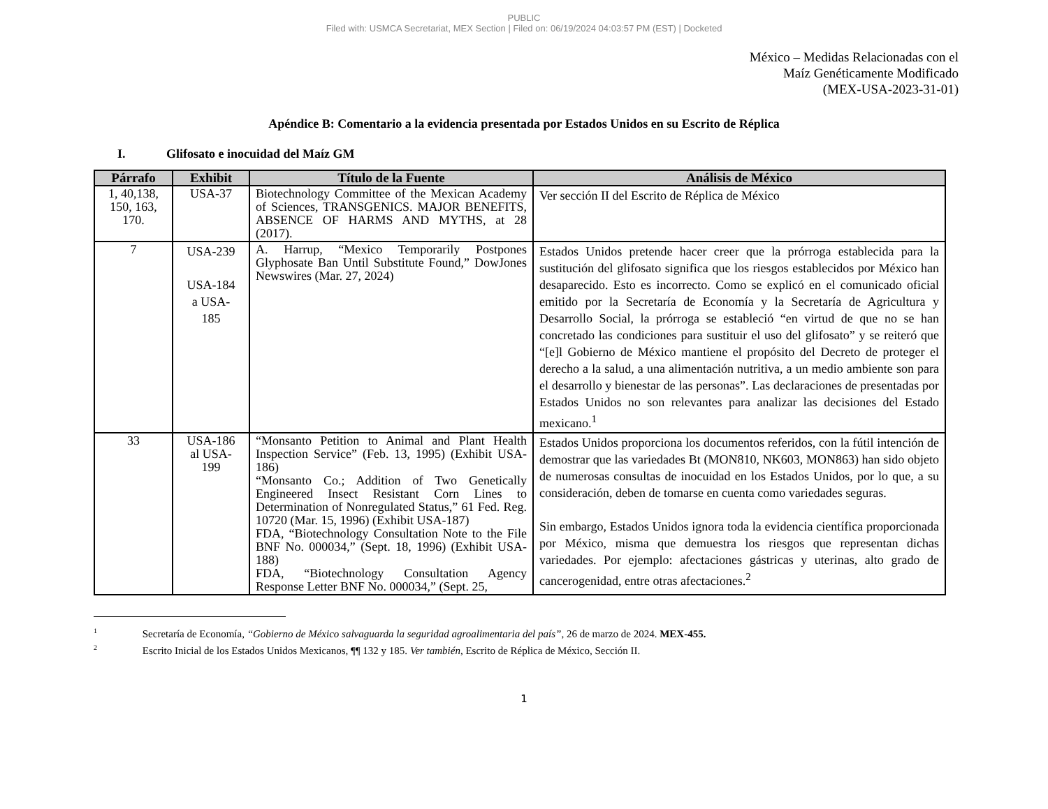PUBLIC
Filed with: USMCA Secretariat, MEX Section | Filed on: 06/19/2024 04:03:57 PM (EST) | Docketed
México – Medidas Relacionadas con el
Maíz Genéticamente Modificado
(MEX-USA-2023-31-01)
Apéndice B: Comentario a la evidencia presentada por Estados Unidos en su Escrito de Réplica
I. Glifosato e inocuidad del Maíz GM
| Párrafo | Exhibit | Título de la Fuente | Análisis de México |
| --- | --- | --- | --- |
| 1, 40,138, 150, 163, 170. | USA-37 | Biotechnology Committee of the Mexican Academy of Sciences, TRANSGENICS. MAJOR BENEFITS, ABSENCE OF HARMS AND MYTHS, at 28 (2017). | Ver sección II del Escrito de Réplica de México |
| 7 | USA-239 USA-184 a USA- 185 | A. Harrup, “Mexico Temporarily Postpones Glyphosate Ban Until Substitute Found,” DowJones Newswires (Mar. 27, 2024) | Estados Unidos pretende hacer creer que la prórroga establecida para la sustitución del glifosato significa que los riesgos establecidos por México han desaparecido. Esto es incorrecto. Como se explicó en el comunicado oficial emitido por la Secretaría de Economía y la Secretaría de Agricultura y Desarrollo Social, la prórroga se estableció “en virtud de que no se han concretado las condiciones para sustituir el uso del glifosato” y se reiteró que “[e]l Gobierno de México mantiene el propósito del Decreto de proteger el derecho a la salud, a una alimentación nutritiva, a un medio ambiente son para el desarrollo y bienestar de las personas”. Las declaraciones de presentadas por Estados Unidos no son relevantes para analizar las decisiones del Estado mexicano.<sup>1</sup> |
| 33 | USA-186 al USA- 199 | “Monsanto Petition to Animal and Plant Health Inspection Service” (Feb. 13, 1995) (Exhibit USA-186) “Monsanto Co.; Addition of Two Genetically Engineered Insect Resistant Corn Lines to Determination of Nonregulated Status,” 61 Fed. Reg. 10720 (Mar. 15, 1996) (Exhibit USA-187) FDA, “Biotechnology Consultation Note to the File BNF No. 000034,” (Sept. 18, 1996) (Exhibit USA-188) FDA, “Biotechnology Consultation Agency Response Letter BNF No. 000034,” (Sept. 25, | Estados Unidos proporciona los documentos referidos, con la fútil intención de demostrar que las variedades Bt (MON810, NK603, MON863) han sido objeto de numerosas consultas de inocuidad en los Estados Unidos, por lo que, a su consideración, deben de tomarse en cuenta como variedades seguras. Sin embargo, Estados Unidos ignora toda la evidencia científica proporcionada por México, misma que demuestra los riesgos que representan dichas variedades. Por ejemplo: afectaciones gástricas y uterinas, alto grado de cancerogenidad, entre otras afectaciones.<sup>2</sup> |
<sup>1</sup> Secretaría de Economía, “Gobierno de México salvaguarda la seguridad agroalimentaria del país”, 26 de marzo de 2024. MEX-455.
<sup>2</sup> Escrito Inicial de los Estados Unidos Mexicanos, ¶¶ 132 y 185. Ver también, Escrito de Réplica de México, Sección II.
1